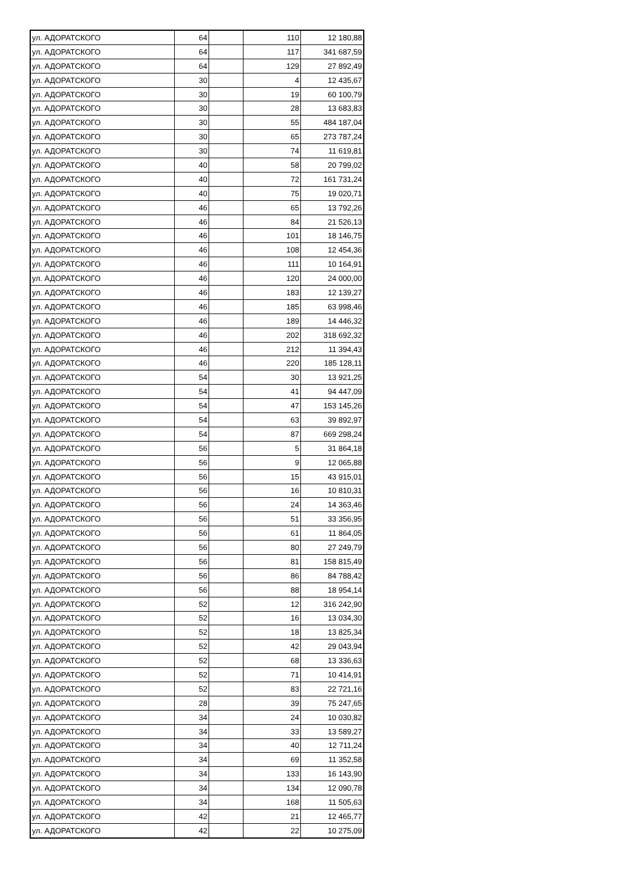| ул. АДОРАТСКОГО | 64 | | 110 | 12 180,88 |
| ул. АДОРАТСКОГО | 64 | | 117 | 341 687,59 |
| ул. АДОРАТСКОГО | 64 | | 129 | 27 892,49 |
| ул. АДОРАТСКОГО | 30 | | 4 | 12 435,67 |
| ул. АДОРАТСКОГО | 30 | | 19 | 60 100,79 |
| ул. АДОРАТСКОГО | 30 | | 28 | 13 683,83 |
| ул. АДОРАТСКОГО | 30 | | 55 | 484 187,04 |
| ул. АДОРАТСКОГО | 30 | | 65 | 273 787,24 |
| ул. АДОРАТСКОГО | 30 | | 74 | 11 619,81 |
| ул. АДОРАТСКОГО | 40 | | 58 | 20 799,02 |
| ул. АДОРАТСКОГО | 40 | | 72 | 161 731,24 |
| ул. АДОРАТСКОГО | 40 | | 75 | 19 020,71 |
| ул. АДОРАТСКОГО | 46 | | 65 | 13 792,26 |
| ул. АДОРАТСКОГО | 46 | | 84 | 21 526,13 |
| ул. АДОРАТСКОГО | 46 | | 101 | 18 146,75 |
| ул. АДОРАТСКОГО | 46 | | 108 | 12 454,36 |
| ул. АДОРАТСКОГО | 46 | | 111 | 10 164,91 |
| ул. АДОРАТСКОГО | 46 | | 120 | 24 000,00 |
| ул. АДОРАТСКОГО | 46 | | 183 | 12 139,27 |
| ул. АДОРАТСКОГО | 46 | | 185 | 63 998,46 |
| ул. АДОРАТСКОГО | 46 | | 189 | 14 446,32 |
| ул. АДОРАТСКОГО | 46 | | 202 | 318 692,32 |
| ул. АДОРАТСКОГО | 46 | | 212 | 11 394,43 |
| ул. АДОРАТСКОГО | 46 | | 220 | 185 128,11 |
| ул. АДОРАТСКОГО | 54 | | 30 | 13 921,25 |
| ул. АДОРАТСКОГО | 54 | | 41 | 94 447,09 |
| ул. АДОРАТСКОГО | 54 | | 47 | 153 145,26 |
| ул. АДОРАТСКОГО | 54 | | 63 | 39 892,97 |
| ул. АДОРАТСКОГО | 54 | | 87 | 669 298,24 |
| ул. АДОРАТСКОГО | 56 | | 5 | 31 864,18 |
| ул. АДОРАТСКОГО | 56 | | 9 | 12 065,88 |
| ул. АДОРАТСКОГО | 56 | | 15 | 43 915,01 |
| ул. АДОРАТСКОГО | 56 | | 16 | 10 810,31 |
| ул. АДОРАТСКОГО | 56 | | 24 | 14 363,46 |
| ул. АДОРАТСКОГО | 56 | | 51 | 33 356,95 |
| ул. АДОРАТСКОГО | 56 | | 61 | 11 864,05 |
| ул. АДОРАТСКОГО | 56 | | 80 | 27 249,79 |
| ул. АДОРАТСКОГО | 56 | | 81 | 158 815,49 |
| ул. АДОРАТСКОГО | 56 | | 86 | 84 788,42 |
| ул. АДОРАТСКОГО | 56 | | 88 | 18 954,14 |
| ул. АДОРАТСКОГО | 52 | | 12 | 316 242,90 |
| ул. АДОРАТСКОГО | 52 | | 16 | 13 034,30 |
| ул. АДОРАТСКОГО | 52 | | 18 | 13 825,34 |
| ул. АДОРАТСКОГО | 52 | | 42 | 29 043,94 |
| ул. АДОРАТСКОГО | 52 | | 68 | 13 336,63 |
| ул. АДОРАТСКОГО | 52 | | 71 | 10 414,91 |
| ул. АДОРАТСКОГО | 52 | | 83 | 22 721,16 |
| ул. АДОРАТСКОГО | 28 | | 39 | 75 247,65 |
| ул. АДОРАТСКОГО | 34 | | 24 | 10 030,82 |
| ул. АДОРАТСКОГО | 34 | | 33 | 13 589,27 |
| ул. АДОРАТСКОГО | 34 | | 40 | 12 711,24 |
| ул. АДОРАТСКОГО | 34 | | 69 | 11 352,58 |
| ул. АДОРАТСКОГО | 34 | | 133 | 16 143,90 |
| ул. АДОРАТСКОГО | 34 | | 134 | 12 090,78 |
| ул. АДОРАТСКОГО | 34 | | 168 | 11 505,63 |
| ул. АДОРАТСКОГО | 42 | | 21 | 12 465,77 |
| ул. АДОРАТСКОГО | 42 | | 22 | 10 275,09 |